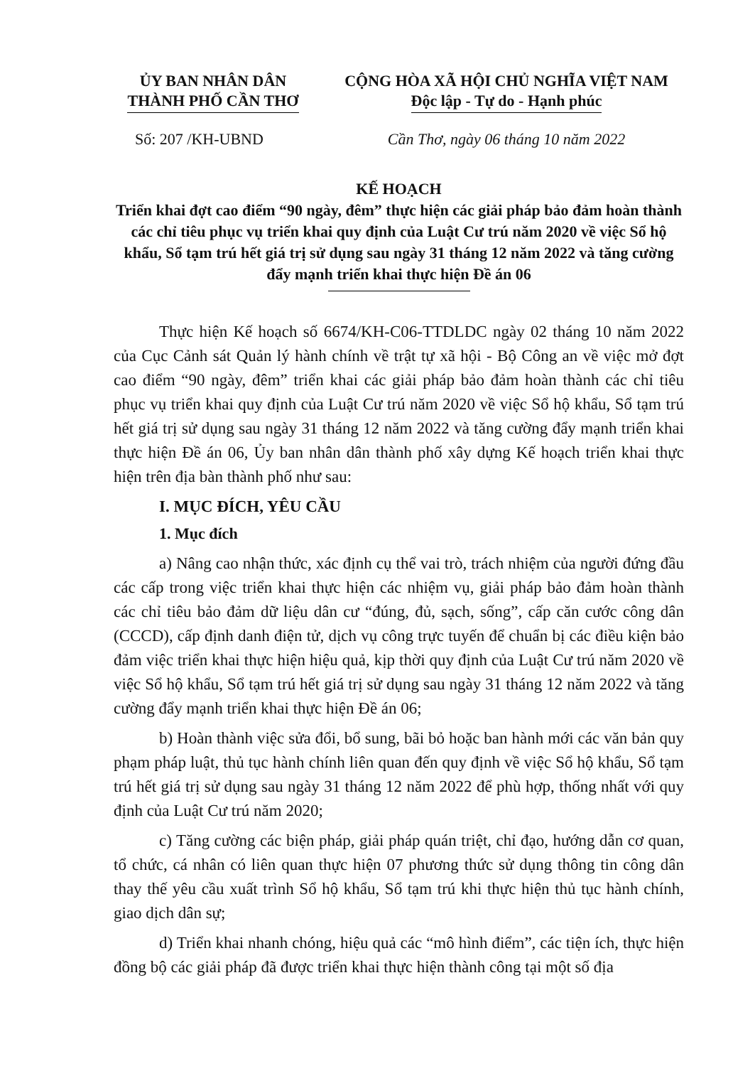ỦY BAN NHÂN DÂN
THÀNH PHỐ CẦN THƠ
CỘNG HÒA XÃ HỘI CHỦ NGHĨA VIỆT NAM
Độc lập - Tự do - Hạnh phúc
Số: 207 /KH-UBND Cần Thơ, ngày 06 tháng 10 năm 2022
KẾ HOẠCH
Triển khai đợt cao điểm “90 ngày, đêm” thực hiện các giải pháp bảo đảm hoàn thành các chỉ tiêu phục vụ triển khai quy định của Luật Cư trú năm 2020 về việc Sổ hộ khẩu, Sổ tạm trú hết giá trị sử dụng sau ngày 31 tháng 12 năm 2022 và tăng cường đẩy mạnh triển khai thực hiện Đề án 06
Thực hiện Kế hoạch số 6674/KH-C06-TTDLDC ngày 02 tháng 10 năm 2022 của Cục Cảnh sát Quản lý hành chính về trật tự xã hội - Bộ Công an về việc mở đợt cao điểm “90 ngày, đêm” triển khai các giải pháp bảo đảm hoàn thành các chỉ tiêu phục vụ triển khai quy định của Luật Cư trú năm 2020 về việc Sổ hộ khẩu, Sổ tạm trú hết giá trị sử dụng sau ngày 31 tháng 12 năm 2022 và tăng cường đẩy mạnh triển khai thực hiện Đề án 06, Ủy ban nhân dân thành phố xây dựng Kế hoạch triển khai thực hiện trên địa bàn thành phố như sau:
I. MỤC ĐÍCH, YÊU CẦU
1. Mục đích
a) Nâng cao nhận thức, xác định cụ thể vai trò, trách nhiệm của người đứng đầu các cấp trong việc triển khai thực hiện các nhiệm vụ, giải pháp bảo đảm hoàn thành các chỉ tiêu bảo đảm dữ liệu dân cư “đúng, đủ, sạch, sống”, cấp căn cước công dân (CCCD), cấp định danh điện tử, dịch vụ công trực tuyến để chuẩn bị các điều kiện bảo đảm việc triển khai thực hiện hiệu quả, kịp thời quy định của Luật Cư trú năm 2020 về việc Sổ hộ khẩu, Sổ tạm trú hết giá trị sử dụng sau ngày 31 tháng 12 năm 2022 và tăng cường đẩy mạnh triển khai thực hiện Đề án 06;
b) Hoàn thành việc sửa đổi, bổ sung, bãi bỏ hoặc ban hành mới các văn bản quy phạm pháp luật, thủ tục hành chính liên quan đến quy định về việc Sổ hộ khẩu, Sổ tạm trú hết giá trị sử dụng sau ngày 31 tháng 12 năm 2022 để phù hợp, thống nhất với quy định của Luật Cư trú năm 2020;
c) Tăng cường các biện pháp, giải pháp quán triệt, chỉ đạo, hướng dẫn cơ quan, tổ chức, cá nhân có liên quan thực hiện 07 phương thức sử dụng thông tin công dân thay thế yêu cầu xuất trình Sổ hộ khẩu, Sổ tạm trú khi thực hiện thủ tục hành chính, giao dịch dân sự;
d) Triển khai nhanh chóng, hiệu quả các “mô hình điểm”, các tiện ích, thực hiện đồng bộ các giải pháp đã được triển khai thực hiện thành công tại một số địa